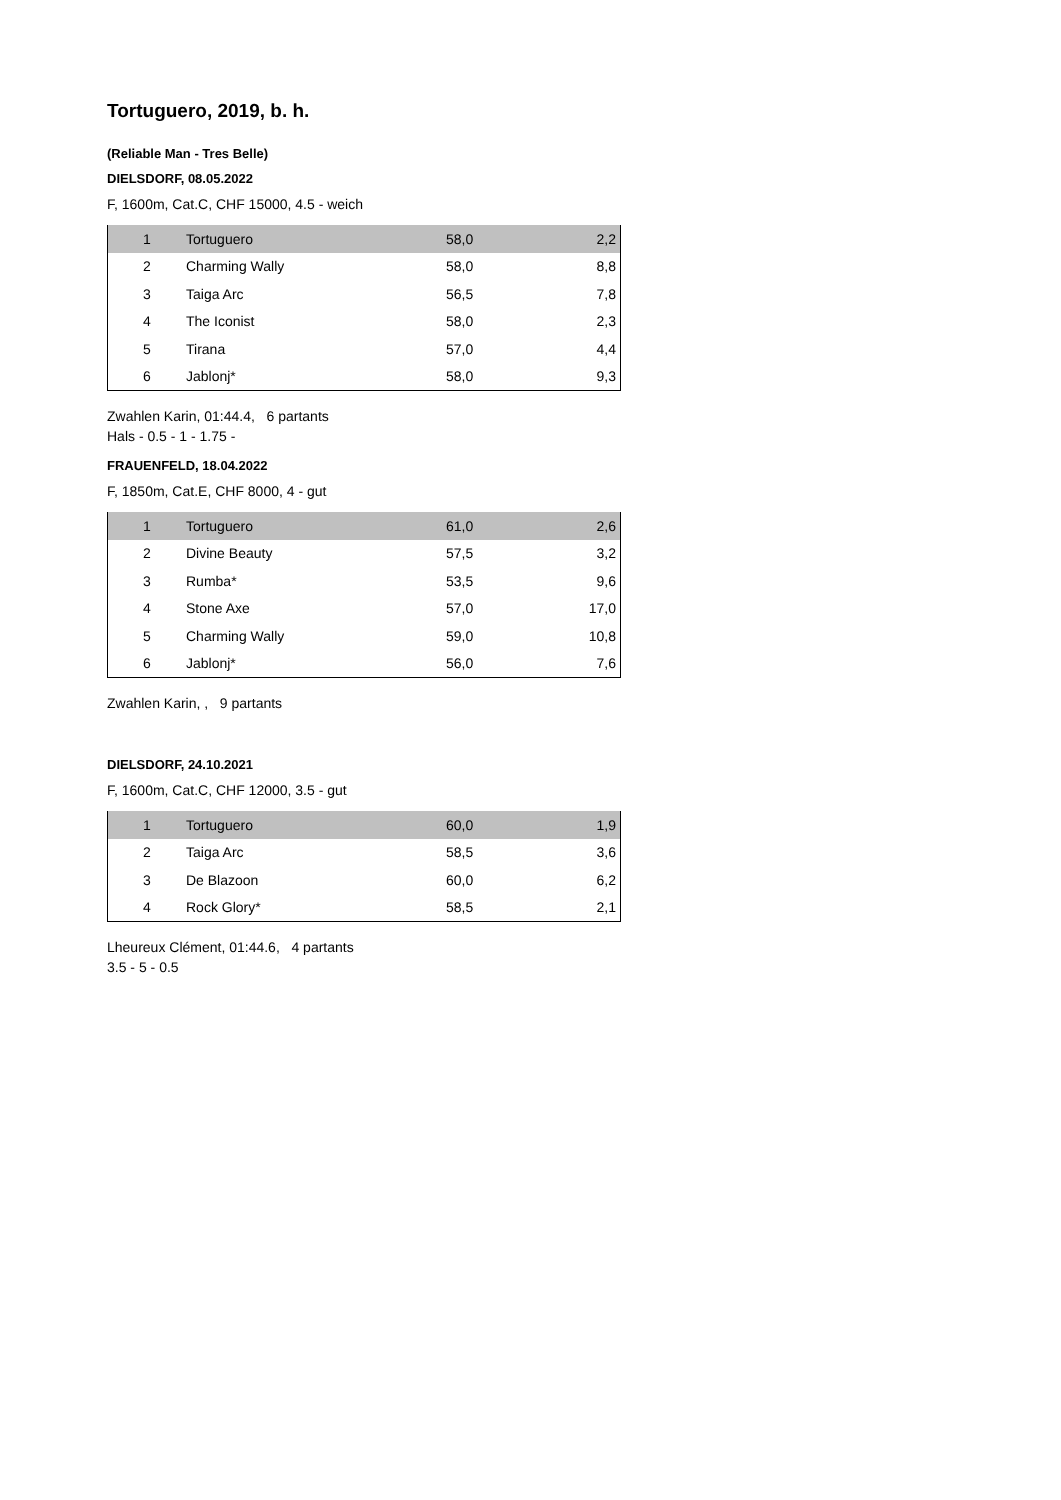Tortuguero, 2019, b. h.
(Reliable Man - Tres Belle)
DIELSDORF, 08.05.2022
F, 1600m, Cat.C, CHF 15000, 4.5 - weich
| 1 | Tortuguero | 58,0 | 2,2 |
| 2 | Charming Wally | 58,0 | 8,8 |
| 3 | Taiga Arc | 56,5 | 7,8 |
| 4 | The Iconist | 58,0 | 2,3 |
| 5 | Tirana | 57,0 | 4,4 |
| 6 | Jablonj* | 58,0 | 9,3 |
Zwahlen Karin, 01:44.4, 6 partants
Hals - 0.5 - 1 - 1.75 -
FRAUENFELD, 18.04.2022
F, 1850m, Cat.E, CHF 8000, 4 - gut
| 1 | Tortuguero | 61,0 | 2,6 |
| 2 | Divine Beauty | 57,5 | 3,2 |
| 3 | Rumba* | 53,5 | 9,6 |
| 4 | Stone Axe | 57,0 | 17,0 |
| 5 | Charming Wally | 59,0 | 10,8 |
| 6 | Jablonj* | 56,0 | 7,6 |
Zwahlen Karin, , 9 partants
DIELSDORF, 24.10.2021
F, 1600m, Cat.C, CHF 12000, 3.5 - gut
| 1 | Tortuguero | 60,0 | 1,9 |
| 2 | Taiga Arc | 58,5 | 3,6 |
| 3 | De Blazoon | 60,0 | 6,2 |
| 4 | Rock Glory* | 58,5 | 2,1 |
Lheureux Clément, 01:44.6, 4 partants
3.5 - 5 - 0.5